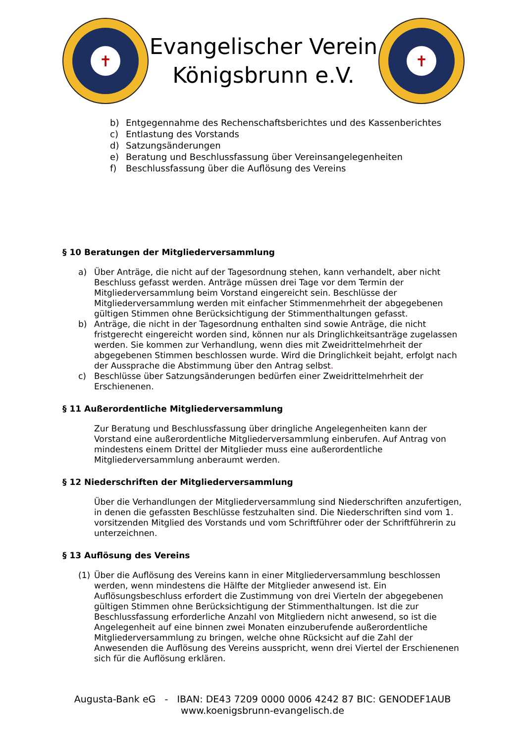✝
Evangelischer Verein
Königsbrunn e.V.
✝
b) Entgegennahme des Rechenschaftsberichtes und des Kassenberichtes
c) Entlastung des Vorstands
d) Satzungsänderungen
e) Beratung und Beschlussfassung über Vereinsangelegenheiten
f) Beschlussfassung über die Auflösung des Vereins
§ 10 Beratungen der Mitgliederversammlung
a) Über Anträge, die nicht auf der Tagesordnung stehen, kann verhandelt, aber nicht Beschluss gefasst werden. Anträge müssen drei Tage vor dem Termin der Mitgliederversammlung beim Vorstand eingereicht sein. Beschlüsse der Mitgliederversammlung werden mit einfacher Stimmenmehrheit der abgegebenen gültigen Stimmen ohne Berücksichtigung der Stimmenthaltungen gefasst.
b) Anträge, die nicht in der Tagesordnung enthalten sind sowie Anträge, die nicht fristgerecht eingereicht worden sind, können nur als Dringlichkeitsanträge zugelassen werden. Sie kommen zur Verhandlung, wenn dies mit Zweidrittelmehrheit der abgegebenen Stimmen beschlossen wurde. Wird die Dringlichkeit bejaht, erfolgt nach der Aussprache die Abstimmung über den Antrag selbst.
c) Beschlüsse über Satzungsänderungen bedürfen einer Zweidrittelmehrheit der Erschienenen.
§ 11 Außerordentliche Mitgliederversammlung
Zur Beratung und Beschlussfassung über dringliche Angelegenheiten kann der Vorstand eine außerordentliche Mitgliederversammlung einberufen. Auf Antrag von mindestens einem Drittel der Mitglieder muss eine außerordentliche Mitgliederversammlung anberaumt werden.
§ 12 Niederschriften der Mitgliederversammlung
Über die Verhandlungen der Mitgliederversammlung sind Niederschriften anzufertigen, in denen die gefassten Beschlüsse festzuhalten sind. Die Niederschriften sind vom 1. vorsitzenden Mitglied des Vorstands und vom Schriftführer oder der Schriftführerin zu unterzeichnen.
§ 13 Auflösung des Vereins
(1) Über die Auflösung des Vereins kann in einer Mitgliederversammlung beschlossen werden, wenn mindestens die Hälfte der Mitglieder anwesend ist. Ein Auflösungsbeschluss erfordert die Zustimmung von drei Vierteln der abgegebenen gültigen Stimmen ohne Berücksichtigung der Stimmenthaltungen. Ist die zur Beschlussfassung erforderliche Anzahl von Mitgliedern nicht anwesend, so ist die Angelegenheit auf eine binnen zwei Monaten einzuberufende außerordentliche Mitgliederversammlung zu bringen, welche ohne Rücksicht auf die Zahl der Anwesenden die Auflösung des Vereins ausspricht, wenn drei Viertel der Erschienenen sich für die Auflösung erklären.
Augusta-Bank eG - IBAN: DE43 7209 0000 0006 4242 87 BIC: GENODEF1AUB
www.koenigsbrunn-evangelisch.de